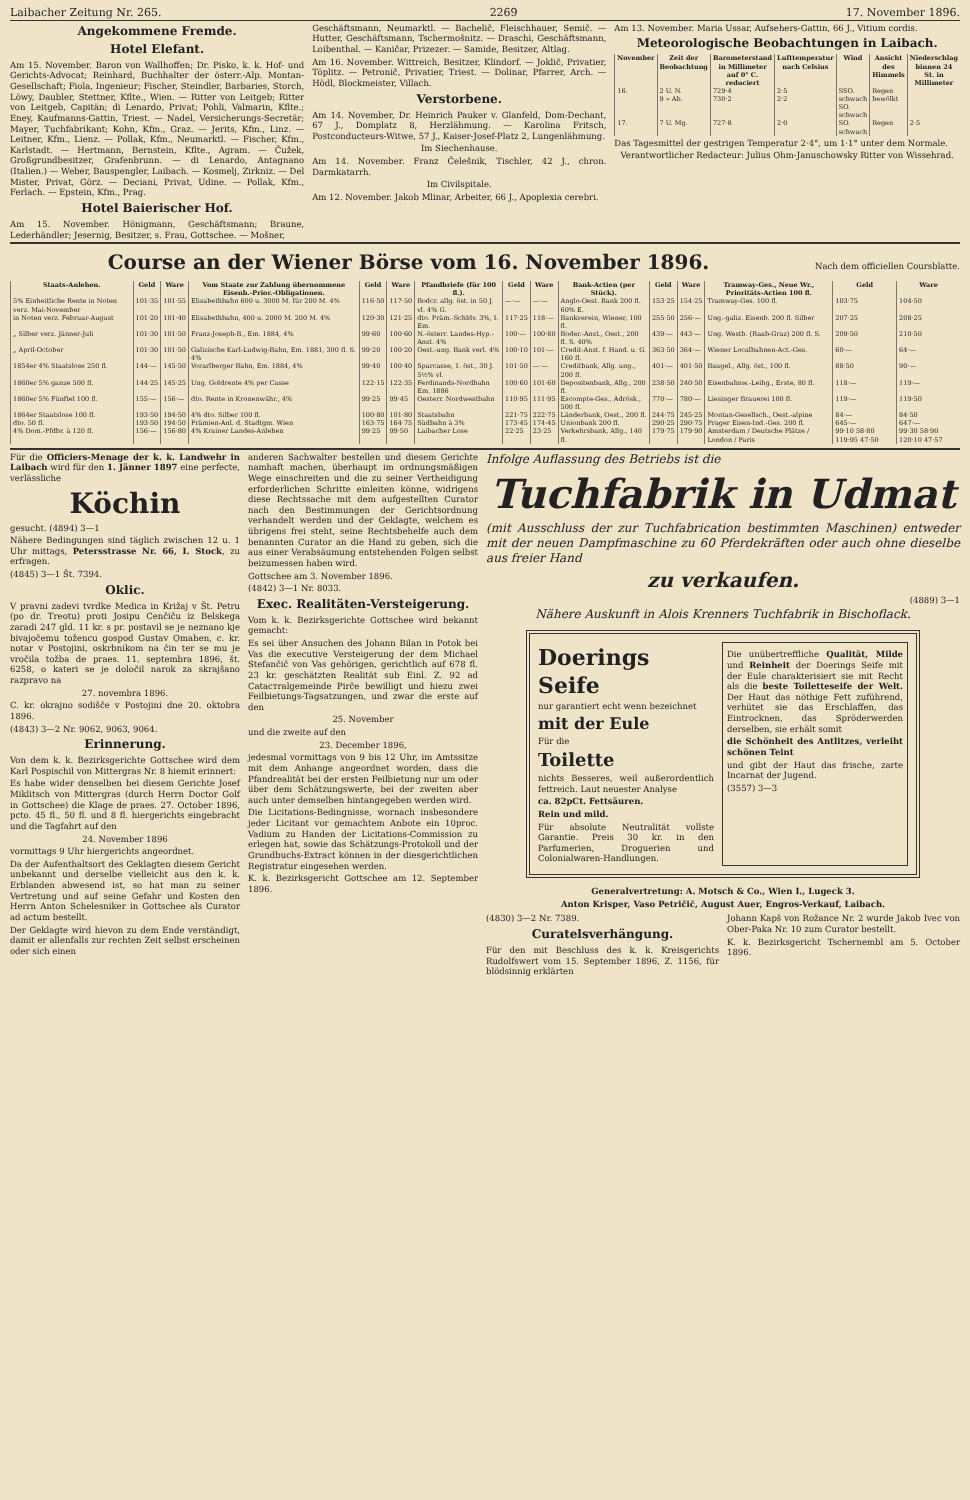Laibacher Zeitung Nr. 265. 2269 17. November 1896.
Angekommene Fremde.
Hotel Elefant.
Am 15. November. Baron von Wallhoffen; Dr. Pisko, k. k. Hof- und Gerichts-Advocat; Reinhard, Buchhalter der österr.-Alp. Montan-Gesellschaft; Fiola, Ingenieur; Fischer, Steindler, Barbaries, Storch, Löwy, Daubler, Stettner, Kfltе., Wien. — Ritter von Leitgeb; Ritter von Leitgeb, Capitän; di Lenardo, Privat; Pohli, Valmarin, Kflte.; Eney, Kaufmanns-Gattin, Triest. — Nadel, Versicherungs-Secretär; Mayer, Tuchfabrikant; Kohn, Kfm., Graz. — Jerits, Kfm., Linz. — Leitner, Kfm., Lienz. — Pollak, Kfm., Neumarktl. — Fischer, Kfm., Karlstadt. — Hertmann, Bernstein, Kflte., Agram. — Čužek, Großgrundbesitzer, Grafenbrunn. — di Lenardo, Antagnano (Italien.) — Weber, Bauspengler, Laibach. — Kosmelj, Zirkniz. — Del Mister, Privat, Görz. — Deciani, Privat, Udine. — Pollak, Kfm., Ferlach. — Epstein, Kfm., Prag.
Hotel Baierischer Hof.
Am 15. November. Hönigmann, Geschäftsmann; Braune, Lederhändler; Jesernig, Besitzer, s. Frau, Gottschee. — Mošner,
Geschäftsmann, Neumarktl. — Bachelič, Fleischhauer, Semič. — Hutter, Geschäftsmann, Tschermošnitz. — Draschi, Geschäftsmann, Loibenthal. — Kaničar, Prizezer. — Samide, Besitzer, Altlag.
Am 16. November. Wittreich, Besitzer, Klindorf. — Joklič, Privatier, Töplitz. — Petronič, Privatier, Triest. — Dolinar, Pfarrer, Arch. — Hödl, Blockmeister, Villach.
Verstorbene.
Am 14. November, Dr. Heinrich Pauker v. Glanfeld, Dom-Dechant, 67 J., Domplatz 8, Herzlähmung. — Karolina Fritsch, Postconducteurs-Witwe, 57 J., Kaiser-Josef-Platz 2, Lungenlähmung.
Im Siechenhause.
Am 14. November. Franz Čelešnik, Tischler, 42 J., chron. Darmkatarrh.
Im Civilspitale.
Am 12. November. Jakob Mlinar, Arbeiter, 66 J., Apoplexia cerebri.
Am 13. November. Maria Ussar, Aufsehers-Gattin, 66 J., Vitium cordis.
Meteorologische Beobachtungen in Laibach.
| November | Zeit der Beobachtung | Barometerstand in Millimeter auf 0° C. reduciert | Lufttemperatur nach Celsius | Wind | Ansicht des Himmels | Niederschlag binnen 24 St. in Millimeter |
| --- | --- | --- | --- | --- | --- | --- |
| 16. | 2 U. N. 9 » Ab. | 729·4 730·2 | 2·5 2·2 | SSO. schwach SO. schwach | Regen bewölkt | |
| 17. | 7 U. Mg. | 727·8 | 2·0 | SO. schwach | Regen | 2·5 |
Das Tagesmittel der gestrigen Temperatur 2·4°, um 1·1° unter dem Normale.
Verantwortlicher Redacteur: Julius Ohm-Januschowsky Ritter von Wissehrad.
Course an der Wiener Börse vom 16. November 1896.
Nach dem officiellen Coursblatte.
| Staats-Anlehen. | Geld | Ware | Vom Staate zur Zahlung übernommene Eisenb.-Prior.-Obligationen. | Geld | Ware | Pfandbriefe (für 100 fl.). | Geld | Ware | Bank-Actien (per Stück). | Geld | Ware | Tramway-Ges., Neue Wr., Prioritäts-Actien 100 fl. | Geld | Ware |
| --- | --- | --- | --- | --- | --- | --- | --- | --- | --- | --- | --- | --- | --- | --- |
| 5% Einheitliche Rente in Noten verz. Mai-November | 101·35 | 101·55 | Elisabethbahn 600 u. 3000 M. für 200 M. 4% | 116·50 | 117·50 | Bodcr. allg. öst. in 50 J. vl. 4% G. | —·— | —·— | Anglo-Oest. Bank 200 fl. 60% E. | 153·25 | 154·25 | Tramway-Ges. 100 fl. | 103·75 | 104·50 |
| in Noten verz. Februar-August | 101·20 | 101·40 | Elisabethbahn, 400 u. 2000 M. 200 M. 4% | 120·30 | 121·25 | dto. Präm.-Schldv. 3%, I. Em. | 117·25 | 118·— | Bankverein, Wiener, 100 fl. | 255·50 | 256·— | Ung.-galiz. Eisenb. 200 fl. Silber | 207·25 | 208·25 |
| „ Silber verz. Jänner-Juli | 101·30 | 101·50 | Franz-Joseph-B., Em. 1884, 4% | 99·60 | 100·60 | N.-österr. Landes-Hyp.-Anst. 4% | 100·— | 100·80 | Boder.-Anst., Oest., 200 fl. S. 40% | 439·— | 443·— | Ung. Westb. (Raab-Graz) 200 fl. S. | 209·50 | 210·50 |
| „ April-October | 101·30 | 101·50 | Galizische Karl-Ludwig-Bahn, Em. 1881, 300 fl. S. 4% | 99·20 | 100·20 | Oest.-ung. Bank verl. 4% | 100·10 | 101·— | Credit-Anst. f. Hand. u. G. 160 fl. | 363·50 | 364·— | Wiener Localbahnen-Act.-Ges. | 60·— | 64·— |
| 1854er 4% Staatslose 250 fl. | 144·— | 145·50 | Vorarlberger Bahn, Em. 1884, 4% | 99·40 | 100·40 | Sparcasse, 1. öst., 30 J. 5½% vl. | 101·50 | —·— | Creditbank, Allg. ung., 200 fl. | 401·— | 401·50 | Baugel., Allg. öst., 100 fl. | 88·50 | 90·— |
| 1860er 5% ganze 500 fl. | 144·25 | 145·25 | Ung. Goldrente 4% per Casse | 122·15 | 122·35 | Ferdinands-Nordbahn Em. 1886 | 100·60 | 101·60 | Depositenbank, Allg., 200 fl. | 238·50 | 240·50 | Eisenbahnw.-Leihg., Erste, 80 fl. | 118·— | 119·— |
| 1860er 5% Fünftel 100 fl. | 155·— | 156·— | dto. Rente in Kronenwähr., 4% | 99·25 | 99·45 | Oesterr. Nordwestbahn | 110·95 | 111·95 | Escompte-Ges., Adrösk., 500 fl. | 770·— | 780·— | Liesinger Brauerei 100 fl. | 119·— | 119·50 |
| 1864er Staatslose 100 fl. | 193·50 | 194·50 | 4% dto. Silber 100 fl. | 100·80 | 101·80 | Staatsbahn | 221·75 | 222·75 | Länderbank, Oest., 200 fl. | 244·75 | 245·25 | Montan-Gesellsch., Oest.-alpine | 84·— | 84·50 |
| dto. 50 fl. | 193·50 | 194·50 | Prämien-Anl. d. Stadtgm. Wien | 163·75 | 164·75 | Südbahn à 3% | 173·45 | 174·45 | Unionbank 200 fl. | 290·25 | 290·75 | Prager Eisen-Ind.-Ges. 200 fl. | 645·— | 647·— |
| 4% Dom.-Pfdbr. à 120 fl. | 156·— | 156·80 | 4% Krainer Landes-Anlehen | 99·25 | 99·50 | Laibacher Lose | 22·25 | 23·25 | Verkehrsbank, Allg., 140 fl. | 179·75 | 179·90 | Amsterdam / Deutsche Plätze / London / Paris | 99·10 58·80 119·95 47·50 | 99·30 58·90 120·10 47·57 |
Für die Officiers-Menage der k. k. Landwehr in Laibach wird für den 1. Jänner 1897 eine perfecte, verlässliche
Köchin
gesucht. (4894) 3—1
Nähere Bedingungen sind täglich zwischen 12 u. 1 Uhr mittags, Petersstrasse Nr. 66, I. Stock, zu erfragen.
(4845) 3—1 Št. 7394.
Oklic.
V pravni zadevi tvrdke Medica in Križaj v Št. Petru (po dr. Treotu) proti Josipu Cenčiču iz Belskega zaradi 247 gld. 11 kr. s pr. postavil se je neznano kje bivajočemu tožencu gospod Gustav Omahen, c. kr. notar v Postojini, oskrbnikom na čin ter se mu je vročila tožba de praes. 11. septembra 1896, št. 6258, o kateri se je določil narok za skrajšano razpravo na
27. novembra 1896.
C. kr. okrajno sodišče v Postojini dne 20. oktobra 1896.
(4843) 3—2 Nr. 9062, 9063, 9064.
Erinnerung.
Von dem k. k. Bezirksgerichte Gottschee wird dem Karl Pospischil von Mittergras Nr. 8 hiemit erinnert:
Es habe wider denselben bei diesem Gerichte Josef Miklitsch von Mittergras (durch Herrn Doctor Golf in Gottschee) die Klage de praes. 27. October 1896, pcto. 45 fl., 50 fl. und 8 fl. hiergerichts eingebracht und die Tagfahrt auf den
24. November 1896
vormittags 9 Uhr hiergerichts angeordnet.
Da der Aufenthaltsort des Geklagten diesem Gericht unbekannt und derselbe vielleicht aus den k. k. Erblanden abwesend ist, so hat man zu seiner Vertretung und auf seine Gefahr und Kosten den Herrn Anton Schelesniker in Gottschee als Curator ad actum bestellt.
Der Geklagte wird hievon zu dem Ende verständigt, damit er allenfalls zur rechten Zeit selbst erscheinen oder sich einen
anderen Sachwalter bestellen und diesem Gerichte namhaft machen, überhaupt im ordnungsmäßigen Wege einschreiten und die zu seiner Vertheidigung erforderlichen Schritte einleiten könne, widrigens diese Rechtssache mit dem aufgestellten Curator nach den Bestimmungen der Gerichtsordnung verhandelt werden und der Geklagte, welchem es übrigens frei steht, seine Rechtsbehelfe auch dem benannten Curator an die Hand zu geben, sich die aus einer Verabsäumung entstehenden Folgen selbst beizumessen haben wird.
Gottschee am 3. November 1896.
(4842) 3—1 Nr. 8033.
Exec. Realitäten-Versteigerung.
Vom k. k. Bezirksgerichte Gottschee wird bekannt gemacht:
Es sei über Ansuchen des Johann Bilan in Potok bei Vas die executive Versteigerung der dem Michael Stefančič von Vas gehörigen, gerichtlich auf 678 fl. 23 kr. geschätzten Realität sub Einl. Z. 92 ad Cataстralgemeinde Pirče bewilligt und hiezu zwei Feilbietungs-Tagsatzungen, und zwar die erste auf den
25. November
und die zweite auf den
23. December 1896,
jedesmal vormittags von 9 bis 12 Uhr, im Amtssitze mit dem Anhange angeordnet worden, dass die Pfandrealität bei der ersten Feilbietung nur um oder über dem Schätzungswerte, bei der zweiten aber auch unter demselben hintangegeben werden wird.
Die Licitations-Bedingnisse, wornach insbesondere jeder Licitant vor gemachtem Anbote ein 10proc. Vadium zu Handen der Licitations-Commission zu erlegen hat, sowie das Schätzungs-Protokoll und der Grundbuchs-Extract können in der diesgerichtlichen Registratur eingesehen werden.
K. k. Bezirksgericht Gottschee am 12. September 1896.
Infolge Auflassung des Betriebs ist die
Tuchfabrik in Udmat
(mit Ausschluss der zur Tuchfabrication bestimmten Maschinen) entweder mit der neuen Dampfmaschine zu 60 Pferdekräften oder auch ohne dieselbe aus freier Hand
zu verkaufen.
(4889) 3—1
Nähere Auskunft in Alois Krenners Tuchfabrik in Bischoflack.
Doerings Seife
nur garantiert echt wenn bezeichnet
mit der Eule
Für die
Toilette
nichts Besseres, weil außerordentlich fettreich. Laut neuester Analyse
ca. 82pCt. Fettsäuren.
Rein und mild.
Für absolute Neutralität vollste Garantie. Preis 30 kr. in den Parfumerien, Droguerien und Colonialwaren-Handlungen.
Die unübertreffliche Qualität, Milde und Reinheit der Doerings Seife mit der Eule charakterisiert sie mit Recht als die beste Toiletteseife der Welt. Der Haut das nöthige Fett zuführend, verhütet sie das Erschlaffen, das Eintrocknen, das Spröderwerden derselben, sie erhält somit
die Schönheit des Antlitzes, verleiht schönen Teint
und gibt der Haut das frische, zarte Incarnat der Jugend.
(3557) 3—3
Generalvertretung: A. Motsch & Co., Wien I., Lugeck 3.
Anton Krisper, Vaso Petričič, August Auer, Engros-Verkauf, Laibach.
(4830) 3—2 Nr. 7389.
Curatelsverhängung.
Für den mit Beschluss des k. k. Kreisgerichts Rudolfswert vom 15. September 1896, Z. 1156, für blödsinnig erklärten
Johann Kapš von Rožance Nr. 2 wurde Jakob Ivec von Ober-Paka Nr. 10 zum Curator bestellt.
K. k. Bezirksgericht Tschernembl am 5. October 1896.